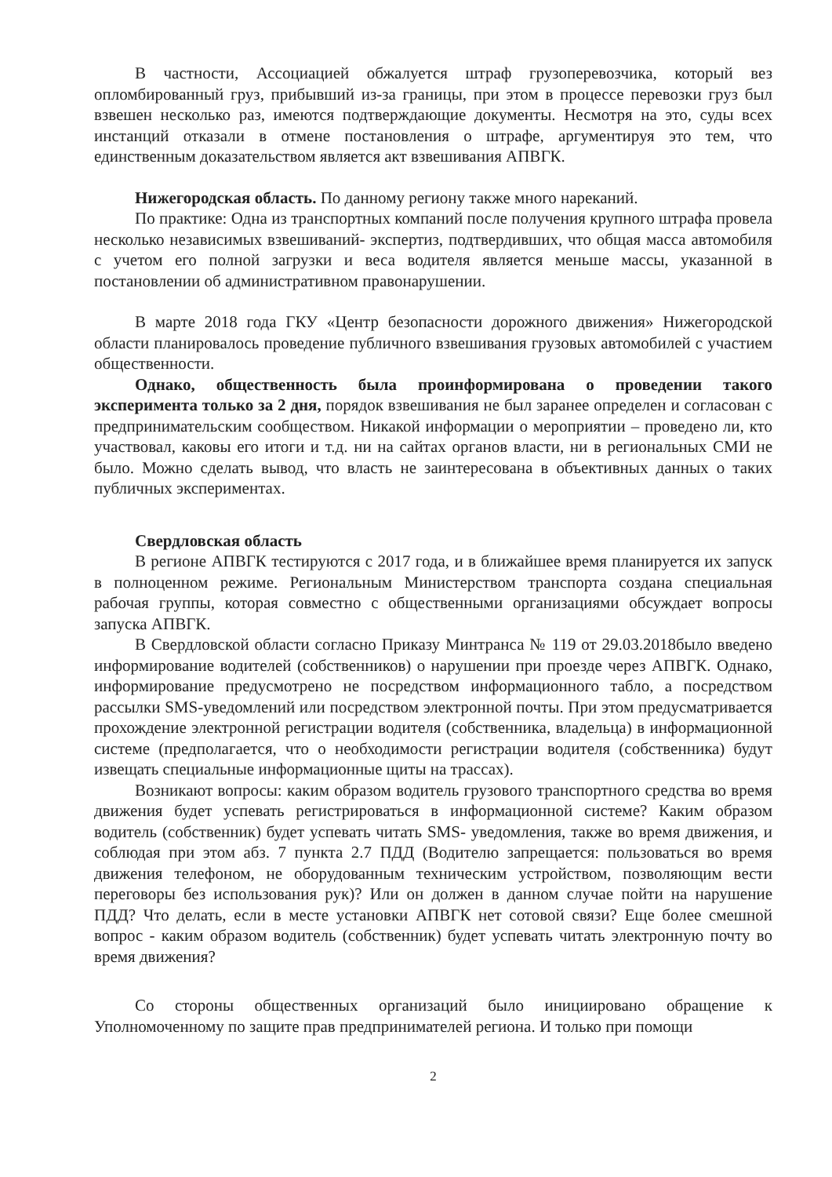В частности, Ассоциацией обжалуется штраф грузоперевозчика, который вез опломбированный груз, прибывший из-за границы, при этом в процессе перевозки груз был взвешен несколько раз, имеются подтверждающие документы. Несмотря на это, суды всех инстанций отказали в отмене постановления о штрафе, аргументируя это тем, что единственным доказательством является акт взвешивания АПВГК.
Нижегородская область. По данному региону также много нареканий.
По практике: Одна из транспортных компаний после получения крупного штрафа провела несколько независимых взвешиваний- экспертиз, подтвердивших, что общая масса автомобиля с учетом его полной загрузки и веса водителя является меньше массы, указанной в постановлении об административном правонарушении.
В марте 2018 года ГКУ «Центр безопасности дорожного движения» Нижегородской области планировалось проведение публичного взвешивания грузовых автомобилей с участием общественности.
Однако, общественность была проинформирована о проведении такого эксперимента только за 2 дня, порядок взвешивания не был заранее определен и согласован с предпринимательским сообществом. Никакой информации о мероприятии – проведено ли, кто участвовал, каковы его итоги и т.д. ни на сайтах органов власти, ни в региональных СМИ не было. Можно сделать вывод, что власть не заинтересована в объективных данных о таких публичных экспериментах.
Свердловская область
В регионе АПВГК тестируются с 2017 года, и в ближайшее время планируется их запуск в полноценном режиме. Региональным Министерством транспорта создана специальная рабочая группы, которая совместно с общественными организациями обсуждает вопросы запуска АПВГК.
В Свердловской области согласно Приказу Минтранса № 119 от 29.03.2018было введено информирование водителей (собственников) о нарушении при проезде через АПВГК. Однако, информирование предусмотрено не посредством информационного табло, а посредством рассылки SMS-уведомлений или посредством электронной почты. При этом предусматривается прохождение электронной регистрации водителя (собственника, владельца) в информационной системе (предполагается, что о необходимости регистрации водителя (собственника) будут извещать специальные информационные щиты на трассах).
Возникают вопросы: каким образом водитель грузового транспортного средства во время движения будет успевать регистрироваться в информационной системе? Каким образом водитель (собственник) будет успевать читать SMS- уведомления, также во время движения, и соблюдая при этом абз. 7 пункта 2.7 ПДД (Водителю запрещается: пользоваться во время движения телефоном, не оборудованным техническим устройством, позволяющим вести переговоры без использования рук)? Или он должен в данном случае пойти на нарушение ПДД? Что делать, если в месте установки АПВГК нет сотовой связи? Еще более смешной вопрос - каким образом водитель (собственник) будет успевать читать электронную почту во время движения?
Со стороны общественных организаций было инициировано обращение к Уполномоченному по защите прав предпринимателей региона. И только при помощи
2